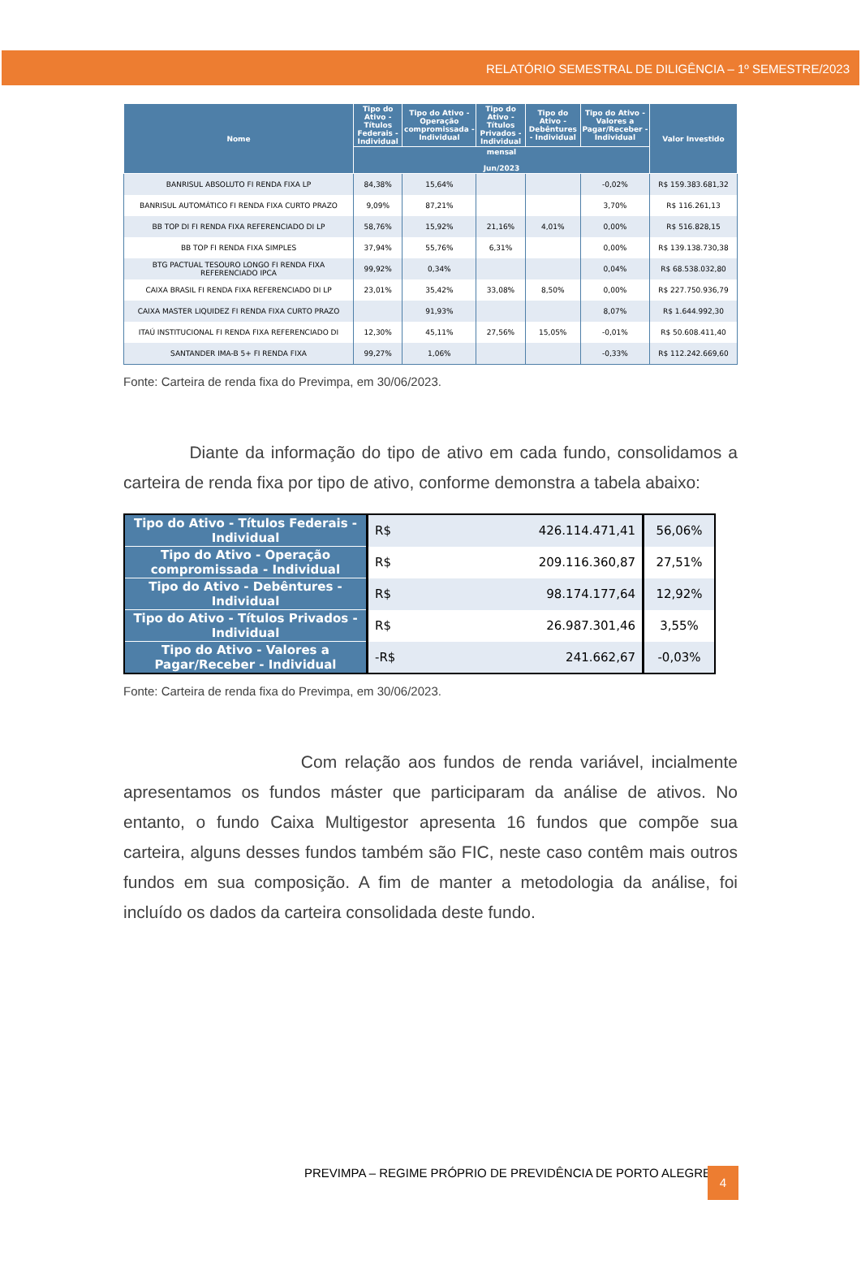RELATÓRIO SEMESTRAL DE DILIGÊNCIA – 1º SEMESTRE/2023
| Nome | Tipo do Ativo - Títulos Federais - Individual | Tipo do Ativo - Operação compromissada - Individual | Tipo do Ativo - Títulos Privados - Individual | Tipo do Ativo - Debêntures - Individual | Tipo do Ativo - Valores a Pagar/Receber - Individual | Valor Investido |
| --- | --- | --- | --- | --- | --- | --- |
| | mensal Jun/2023 | | | | | |
| BANRISUL ABSOLUTO FI RENDA FIXA LP | 84,38% | 15,64% | | | -0,02% | R$ 159.383.681,32 |
| BANRISUL AUTOMÁTICO FI RENDA FIXA CURTO PRAZO | 9,09% | 87,21% | | | 3,70% | R$ 116.261,13 |
| BB TOP DI FI RENDA FIXA REFERENCIADO DI LP | 58,76% | 15,92% | 21,16% | 4,01% | 0,00% | R$ 516.828,15 |
| BB TOP FI RENDA FIXA SIMPLES | 37,94% | 55,76% | 6,31% | | 0,00% | R$ 139.138.730,38 |
| BTG PACTUAL TESOURO LONGO FI RENDA FIXA REFERENCIADO IPCA | 99,92% | 0,34% | | | 0,04% | R$ 68.538.032,80 |
| CAIXA BRASIL FI RENDA FIXA REFERENCIADO DI LP | 23,01% | 35,42% | 33,08% | 8,50% | 0,00% | R$ 227.750.936,79 |
| CAIXA MASTER LIQUIDEZ FI RENDA FIXA CURTO PRAZO | | 91,93% | | | 8,07% | R$ 1.644.992,30 |
| ITAÚ INSTITUCIONAL FI RENDA FIXA REFERENCIADO DI | 12,30% | 45,11% | 27,56% | 15,05% | -0,01% | R$ 50.608.411,40 |
| SANTANDER IMA-B 5+ FI RENDA FIXA | 99,27% | 1,06% | | | -0,33% | R$ 112.242.669,60 |
Fonte: Carteira de renda fixa do Previmpa, em 30/06/2023.
Diante da informação do tipo de ativo em cada fundo, consolidamos a carteira de renda fixa por tipo de ativo, conforme demonstra a tabela abaixo:
| Tipo do Ativo - Títulos Federais - Individual | R$ | 426.114.471,41 | 56,06% |
| Tipo do Ativo - Operação compromissada - Individual | R$ | 209.116.360,87 | 27,51% |
| Tipo do Ativo - Debêntures - Individual | R$ | 98.174.177,64 | 12,92% |
| Tipo do Ativo - Títulos Privados - Individual | R$ | 26.987.301,46 | 3,55% |
| Tipo do Ativo - Valores a Pagar/Receber - Individual | -R$ | 241.662,67 | -0,03% |
Fonte: Carteira de renda fixa do Previmpa, em 30/06/2023.
Com relação aos fundos de renda variável, incialmente apresentamos os fundos máster que participaram da análise de ativos. No entanto, o fundo Caixa Multigestor apresenta 16 fundos que compõe sua carteira, alguns desses fundos também são FIC, neste caso contêm mais outros fundos em sua composição. A fim de manter a metodologia da análise, foi incluído os dados da carteira consolidada deste fundo.
PREVIMPA – REGIME PRÓPRIO DE PREVIDÊNCIA DE PORTO ALEGRE
4